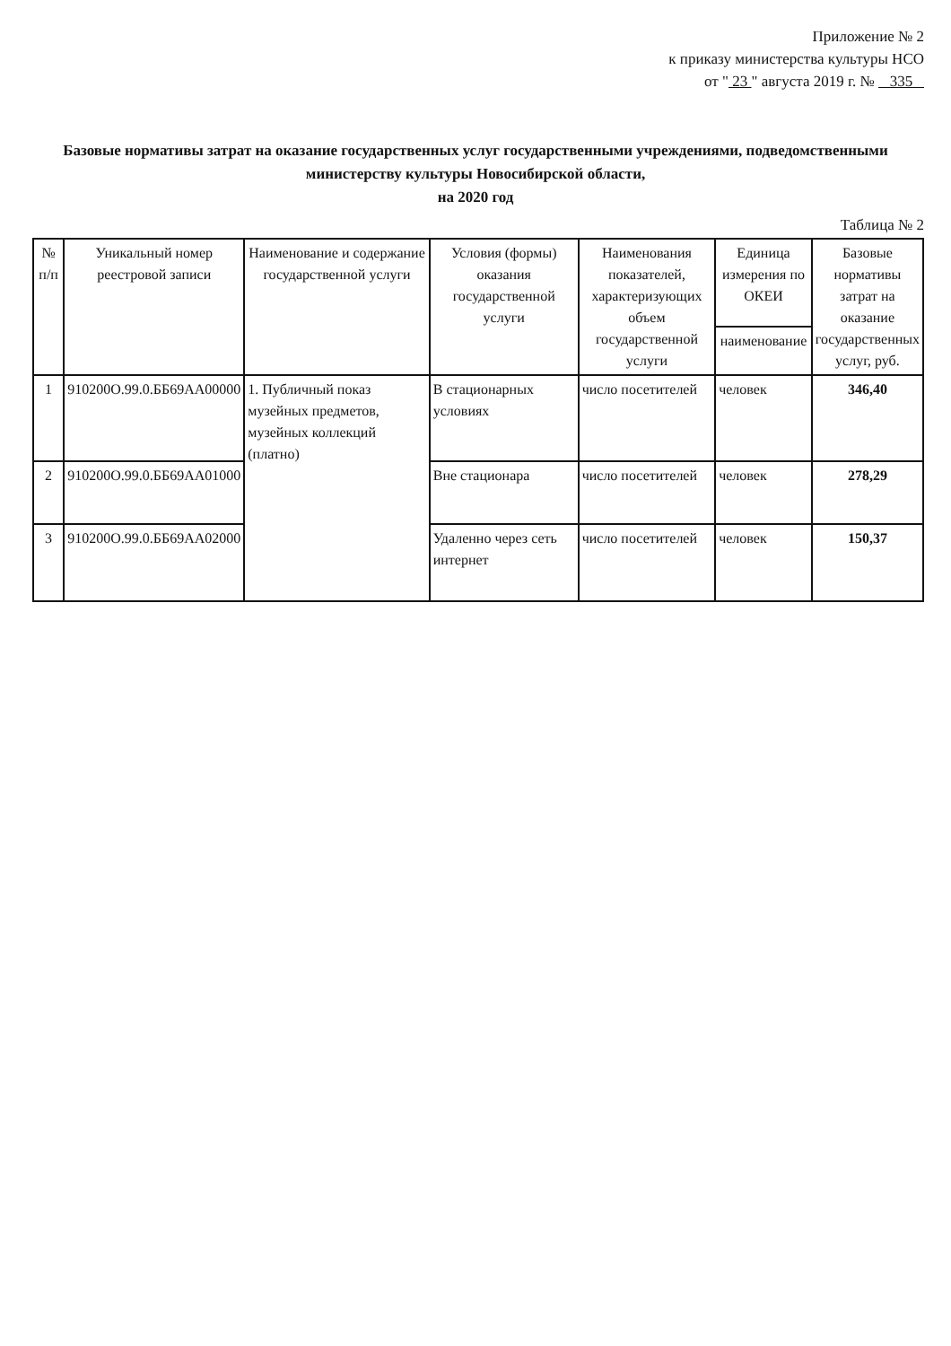Приложение № 2
к приказу министерства культуры НСО
от " 23 " августа 2019 г. № 335
Базовые нормативы затрат на оказание государственных услуг государственными учреждениями, подведомственными министерству культуры Новосибирской области,
на 2020 год
Таблица № 2
| № п/п | Уникальный номер реестровой записи | Наименование и содержание государственной услуги | Условия (формы) оказания государственной услуги | Наименования показателей, характеризующих объем государственной услуги | Единица измерения по ОКЕИ | Базовые нормативы затрат на оказание государственных услуг, руб. |
| --- | --- | --- | --- | --- | --- | --- |
| | | | | | наименование | |
| 1 | 910200О.99.0.ББ69АА00000 | 1. Публичный показ музейных предметов, музейных коллекций (платно) | В стационарных условиях | число посетителей | человек | 346,40 |
| 2 | 910200О.99.0.ББ69АА01000 | | Вне стационара | число посетителей | человек | 278,29 |
| 3 | 910200О.99.0.ББ69АА02000 | | Удаленно через сеть интернет | число посетителей | человек | 150,37 |